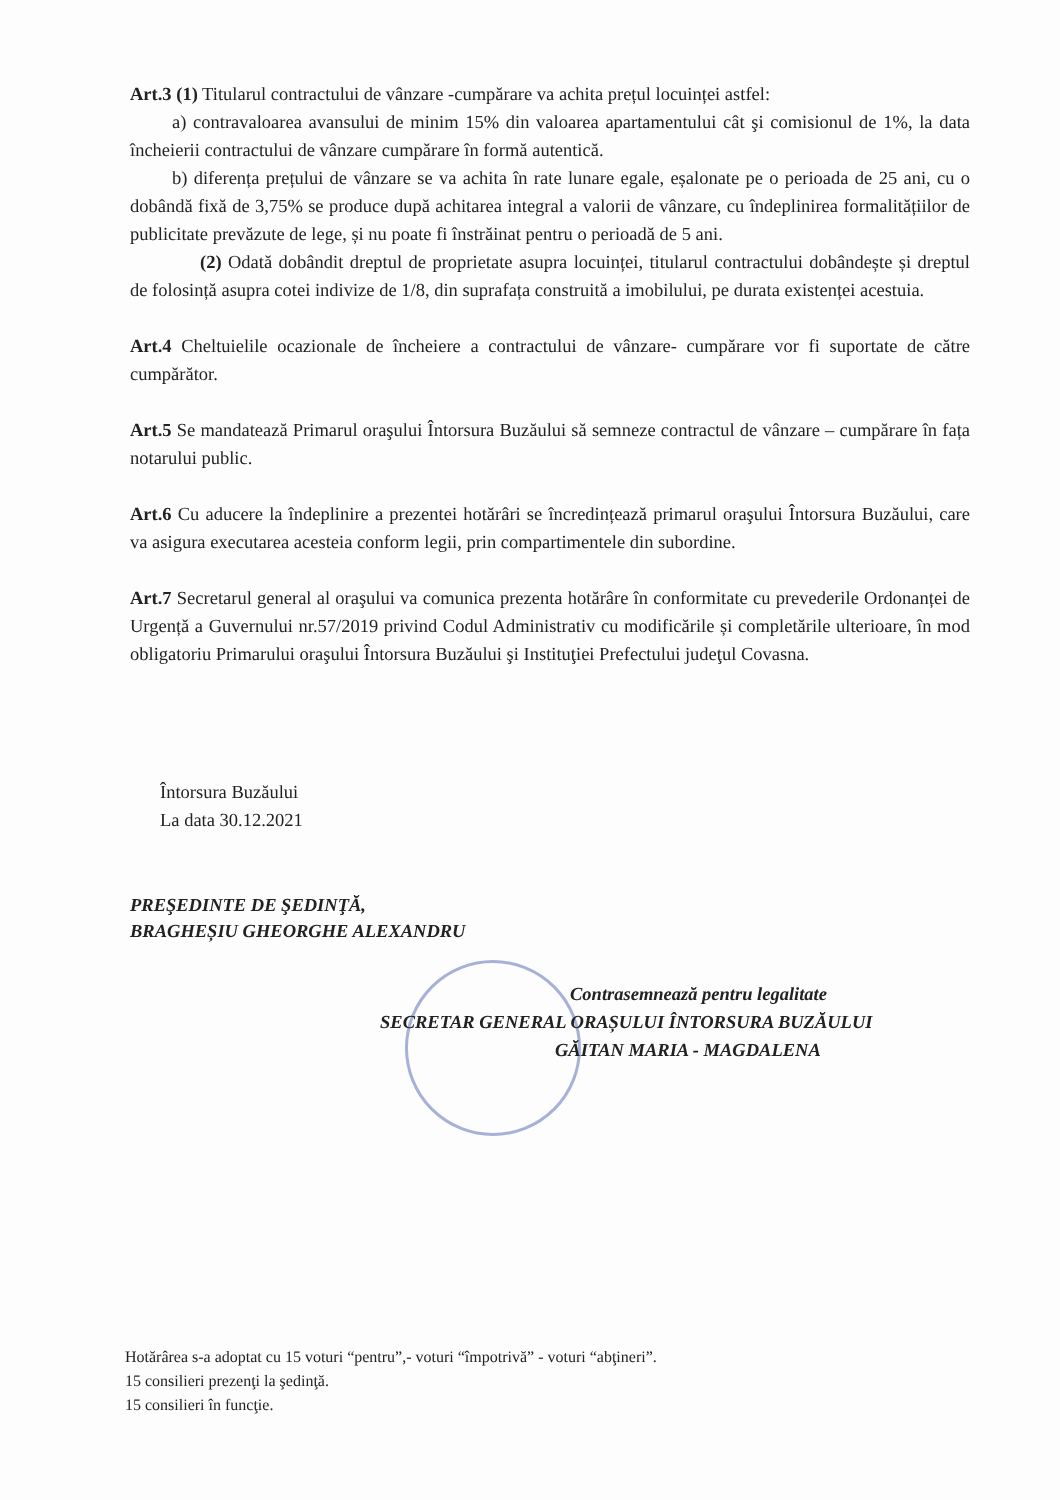Art.3 (1) Titularul contractului de vânzare -cumpărare va achita prețul locuinței astfel:
a) contravaloarea avansului de minim 15% din valoarea apartamentului cât şi comisionul de 1%, la data încheierii contractului de vânzare cumpărare în formă autentică.
b) diferența prețului de vânzare se va achita în rate lunare egale, eșalonate pe o perioada de 25 ani, cu o dobândă fixă de 3,75% se produce după achitarea integral a valorii de vânzare, cu îndeplinirea formalitățiilor de publicitate prevăzute de lege, și nu poate fi înstrăinat pentru o perioadă de 5 ani.
(2) Odată dobândit dreptul de proprietate asupra locuinței, titularul contractului dobândește și dreptul de folosință asupra cotei indivize de 1/8, din suprafața construită a imobilului, pe durata existenței acestuia.
Art.4 Cheltuielile ocazionale de încheiere a contractului de vânzare- cumpărare vor fi suportate de către cumpărător.
Art.5 Se mandatează Primarul oraşului Întorsura Buzăului să semneze contractul de vânzare – cumpărare în fața notarului public.
Art.6 Cu aducere la îndeplinire a prezentei hotărâri se încredințează primarul oraşului Întorsura Buzăului, care va asigura executarea acesteia conform legii, prin compartimentele din subordine.
Art.7 Secretarul general al oraşului va comunica prezenta hotărâre în conformitate cu prevederile Ordonanței de Urgență a Guvernului nr.57/2019 privind Codul Administrativ cu modificările și completările ulterioare, în mod obligatoriu Primarului oraşului Întorsura Buzăului şi Instituţiei Prefectului judeţul Covasna.
Întorsura Buzăului
La data 30.12.2021
PREŞEDINTE DE ŞEDINŢĂ,
BRAGHEȘIU GHEORGHE ALEXANDRU
Contrasemnează pentru legalitate
SECRETAR GENERAL ORAȘULUI ÎNTORSURA BUZĂULUI
GĂITAN MARIA - MAGDALENA
Hotărârea s-a adoptat cu 15 voturi “pentru”,- voturi “împotrivă” - voturi “abţineri”.
15 consilieri prezenţi la şedinţă.
15 consilieri în funcţie.